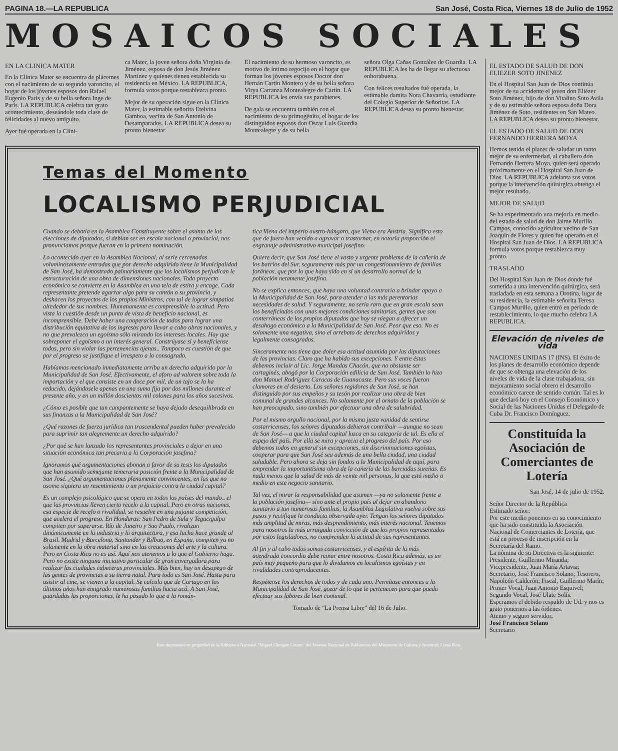PAGINA 18.—LA REPUBLICA San José, Costa Rica, Viernes 18 de Julio de 1952
MOSAICOS SOCIALES
EN LA CLINICA MATER
En la Clínica Mater se encuentra de plácemes con el nacimiento de su segundo varoncito, el hogar de los jóvenes esposos don Rafael Eugenio Paris y de su bella señora Inge de Paris. LA REPUBLICA celebra tan grato acontecimiento, deseándole toda clase de felicidades al nuevo amiguito.
Ayer fué operada en la Clíni-
ca Mater, la joven señora doña Virginia de Jiménez, esposa de don Jesús Jiménez Martínez y quienes tienen establecida su residencia en México. LA REPUBLICA, formula votos porque restablezca pronto.
Mejor de su operación sigue en la Clínica Mater, la estimable señorita Etelvina Gamboa, vecina de San Antonio de Desamparados. LA REPUBLICA desea su pronto bienestar.
El nacimiento de su hermoso varoncito, es motivo de íntimo regocijo en el hogar que forman los jóvenes esposos Doctor don Hernán Cartín Montero y de su bella señora Virya Carranza Montealegre de Cartín. LA REPUBLICA les envía sus parabienes.
De gala se encuentra también con el nacimiento de su primogénito, el hogar de los distinguidos esposos don Oscar Luis Guardia Montealegre y de su bella
señora Olga Cañas González de Guardia. LA REPUBLICA les ha de llegar su afectuosa enhorabuena.
Con felices resultados fué operada, la estimable damita Nora Chavarría, estudiante del Colegio Superior de Señoritas. LA REPUBLICA desea su pronto bienestar.
Temas del Momento
LOCALISMO PERJUDICIAL
Cuando se debatía en la Asamblea Constituyente sobre el asunto de las elecciones de diputados, si debían ser en escala nacional o provincial, nos pronunciamos porque fueran en la primera nominación.
Lo acontecido ayer en la Asamblea Nacional, al serle cercenadas voluminosamente entradas que por derecho adquirido tiene la Municipalidad de San José, ha demostrado palmariamente que los localismos perjudican le estructuración de una obra de dimensiones nacionales. Todo proyecto económico se convierte en la Asamblea en una tela de estira y encoge. Cada representante pretende agarrar algo para su cantón o su provincia, y deshacen los proyectos de los propios Ministros, con tal de lograr simpatías alrededor de sus nombres. Humanamente es comprensible la actitud. Pero vista la cuestión desde un punto de vista de beneficio nacional, es incomprensible. Debe haber una cooperación de todos para lograr una distribución equitativa de los ingresos para llevar a cabo obras nacionales, y no que prevalezca un egoísmo sólo mirando los intereses locales. Hay que sobreponer el egoísmo a un interés general. Constrúyase sí y benefíciense todos, pero sin violar las pertenencias ajenas.. Tampoco es cuestión de que por el progreso se justifique el irrespeto a lo consagrado.
Habíamos mencionado inmediatamente arriba un derecho adquirido por la Municipalidad de San José. Efectivamente, el aforo ad valorem sobre toda la importación y el que consiste en un doce por mil, de un tajo se la ha reducido, dejándosele apenas en una suma fija por dos millones durante el presente año, y en un millón doscientos mil colones para los años sucesivos.
¿Cómo es posible que tan campantemente se haya dejado desequilibrada en sus finanzas a la Municipalidad de San José?
¿Qué razones de fuerza jurídica tan trascendental pueden haber prevalecido para suprimir tan alegremente un derecho adquirido?
¿Por qué se han lanzado los representantes provinciales a dejar en una situación económica tan precaria a la Corporación josefina?
Ignoramos qué argumentaciones abonan a favor de su tesis los diputados que han asumido semejante temeraria posición frente a la Municipalidad de San José. ¿Qué argumentaciones plenamente convincentes, en las que no asome siquiera un resentimiento o un prejuicio contra la ciudad capital?
Es un complejo psicológico que se opera en todos los países del mundo.. el que las provincias lleven cierto recelo a la capital. Pero en otras naciones, esa especie de recelo o rivalidad, se resuelve en una pujante competición, que acelera el progreso. En Honduras: San Pedro de Sula y Tegucigalpa compiten por superarse. Río de Janeiro y Sao Paulo, rivalizan dinámicamente en la industria y la arquitectura, y esa lucha hace grande al Brasil. Madrid y Barcelona, Santander y Bilbao, en España, compiten ya no solamente en la obra material sino en las creaciones del arte y la cultura. Pero en Costa Rica no es así. Aquí nos atenemos a lo que el Gobierno haga. Pero no existe ninguna iniciativa particular de gran envergadura para realizar las ciudades cabeceras provinciales. Más bien, hay un desapego de las gentes de provincias a su tierra natal. Para todo es San José. Hasta para asistir al cine, se vienen a la capital. Se calcula que de Cartago en los últimos años han emigrado numerosas familias hacia acá. A San José, guardadas las proporciones, le ha pasado lo que a la román-
tica Viena del imperio austro-húngaro, que Viena era Austria. Significa esto que de fuera han venido a agravar o trastornar, en notoria proporción el engranaje administrativo municipal josefino.
Quiere decir, que San José tiene el vasto y urgente problema de la cañería de los barrios del Sur, seguramente más por un congestionamiento de familias foráneas, que por lo que haya sido en sí un desarrollo normal de la población netamente josefina.
No se explica entonces, que haya una voluntad contraria a brindar apoyo a la Municipalidad de San José, para atender a las más perentorias necesidades de salud. Y seguramente, no sería raro que en gran escala sean los beneficiados con unas mejores condiciones sanitarias, gentes que son conterráneas de los propios diputados que hoy se niegan a ofrecer un desahogo económico a la Municipalidad de San José. Peor que eso. No es solamente una negativa, sino el arrebato de derechos adquiridos y legalmente consagrados.
Sinceramente nos tiene que doler esa actitud asumida por las diputaciones de las provincias. Claro que ha habido sus excepciones. Y entre éstas debemos incluir al Lic. Jorge Mandas Chacón, que no obstante ser cartaginés, abogó por la Corporación edilicia de San José. También lo hizo don Manuel Rodríguez Caracas de Guanacaste. Pero sus voces fueron clamores en el desierto. Los señores regidores de San José, se han distinguido por sus empeños y su tesón por realizar una obra de bien comunal de grandes alcances. No solamente por el ornato de la población se han preocupado, sino también por efectuar una obra de salubridad.
Por el mismo orgullo nacional, por la misma justa vanidad de sentirse costarricenses, los señores diputados debieran contribuir —aunque no sean de San José— a que la ciudad capital luzca en su categoría de tal. Es ella el espejo del país. Por ella se mira y aprecia el progreso del país. Por eso debemos todos en general sin excepciones, sin discriminaciones egoístas, cooperar para que San José sea además de una bella ciudad, una ciudad saludable. Pero ahora se deja sin fondos a la Municipalidad de aquí, para emprender la importantísima obra de la cañería de las barriadas sureñas. Es nada menos que la salud de más de veinte mil personas, la que está medio a medio en este negocio sanitario.
Tal vez, el mirar la responsabilidad que asumen —ya no solamente frente a la población josefina— sino ante el propio país al dejar en abandono sanitario a tan numerosas familias, la Asamblea Legislativa vuelva sobre sus pasos y rectifique la conducta observada ayer. Tengan los señores diputados más amplitud de miras, más desprendimiento, más interés nacional. Tenemos para nosotros la más arraigada convicción de que los propios representados por estos legisladores, no comprenden la actitud de sus representantes.
Al fin y al cabo todos somos costarricenses, y el espíritu de la más acendrada concordia debe reinar entre nosotros. Costa Rica además, es un país muy pequeño para que lo dividamos en localismos egoístas y en rivalidades contraproducentes.
Respétense los derechos de todos y de cada uno. Permítase entonces a la Municipalidad de San José, gozar de lo que le pertenecen para que pueda efectuar sus labores de bien comunal.
Tomado de "La Prensa Libre" del 16 de Julio.
EL ESTADO DE SALUD DE DON ELIEZER SOTO JINENEZ
En el Hospital San Juan de Dios continúa mejor de su accidente el joven don Eliézer Soto Jiménez, hijo de don Vitalino Soto Avila y de su estimable señora esposa doña Dora Jiménez de Soto, residentes en San Mateo. LA REPUBLICA desea su pronto bienestar.
EL ESTADO DE SALUD DE DON FERNANDO HERRERA MOYA
Hemos tenido el placer de saludar un tanto mejor de su enfermedad, al caballero don Fernando Herrera Moya, quien será operado próximamente en el Hospital San Juan de Dios. LA REPUBLICA adelanta sus votos porque la intervención quirúrgica obtenga el mejor resultado.
MEJOR DE SALUD
Se ha experimentado una mejoría en medio del estado de salud de don Jaime Murillo Campos, conocido agricultor vecino de San Joaquín de Flores y quien fue operado en el Hospital San Juan de Dios. LA REPUBLICA formula votos porque restablezca muy pronto.
TRASLADO
Del Hospital San Juan de Dios donde fué sometida a una intervención quirúrgica, será trasladada en esta semana a Orotina, lugar de su residencia, la estimable señorita Teresa Campos Murillo, quien entró en período de restablecimiento, lo que mucho celebra LA REPUBLICA.
Elevación de niveles de vida
NACIONES UNIDAS 17 (INS). El éxito de los planes de desarrollo económico depende de que se obtenga una elevación de los niveles de vida de la clase trabajadora, sin mejoramiento social obrero el desarrollo económico carece de sentido común. Tal es lo que declaró hoy en el Consejo Económico y Social de las Naciones Unidas el Delegado de Cuba Dr. Francisco Domínguez.
Constituída la Asociación de Comerciantes de Lotería
San José, 14 de julio de 1952.
Señor Director de la República
Estimado señor:
Por este medio ponemos en su conocimiento que ha sido constituida la Asociación Nacional de Comerciantes de Lotería, que está en proceso de inscripción en la Secretaría del Ramo.
La nómina de su Directiva es la siguiente:
Presidente, Guillermo Miranda; Vicepresidente, Juan María Artavia; Secretario, José Francisco Solano; Tesorero, Napoleón Calderón; Fiscal, Guillermo Marín; Primer Vocal, Juan Antonio Esquivel; Segundo Vocal, José Ulate Solís.
Esperamos el debido respaldo de Ud. y nos es grato ponernos a las órdenes.
Atento y seguro servidor,
José Francisco Solano
Secretario
Este documento es propiedad de la Biblioteca Nacional "Miguel Obregón Lizano" del Sistema Nacional de Bibliotecas del Ministerio de Cultura y Juventud, Costa Rica.